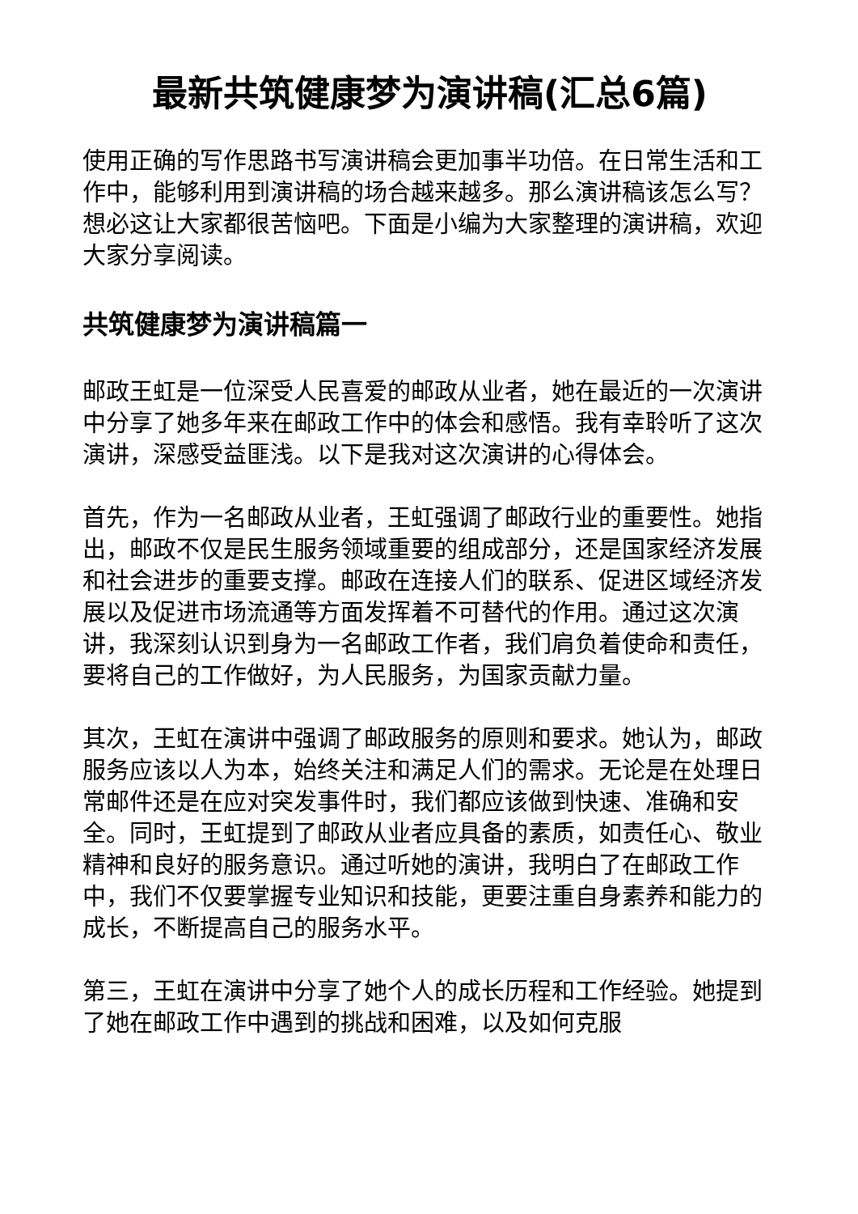最新共筑健康梦为演讲稿(汇总6篇)
使用正确的写作思路书写演讲稿会更加事半功倍。在日常生活和工作中，能够利用到演讲稿的场合越来越多。那么演讲稿该怎么写？想必这让大家都很苦恼吧。下面是小编为大家整理的演讲稿，欢迎大家分享阅读。
共筑健康梦为演讲稿篇一
邮政王虹是一位深受人民喜爱的邮政从业者，她在最近的一次演讲中分享了她多年来在邮政工作中的体会和感悟。我有幸聆听了这次演讲，深感受益匪浅。以下是我对这次演讲的心得体会。
首先，作为一名邮政从业者，王虹强调了邮政行业的重要性。她指出，邮政不仅是民生服务领域重要的组成部分，还是国家经济发展和社会进步的重要支撑。邮政在连接人们的联系、促进区域经济发展以及促进市场流通等方面发挥着不可替代的作用。通过这次演讲，我深刻认识到身为一名邮政工作者，我们肩负着使命和责任，要将自己的工作做好，为人民服务，为国家贡献力量。
其次，王虹在演讲中强调了邮政服务的原则和要求。她认为，邮政服务应该以人为本，始终关注和满足人们的需求。无论是在处理日常邮件还是在应对突发事件时，我们都应该做到快速、准确和安全。同时，王虹提到了邮政从业者应具备的素质，如责任心、敬业精神和良好的服务意识。通过听她的演讲，我明白了在邮政工作中，我们不仅要掌握专业知识和技能，更要注重自身素养和能力的成长，不断提高自己的服务水平。
第三，王虹在演讲中分享了她个人的成长历程和工作经验。她提到了她在邮政工作中遇到的挑战和困难，以及如何克服